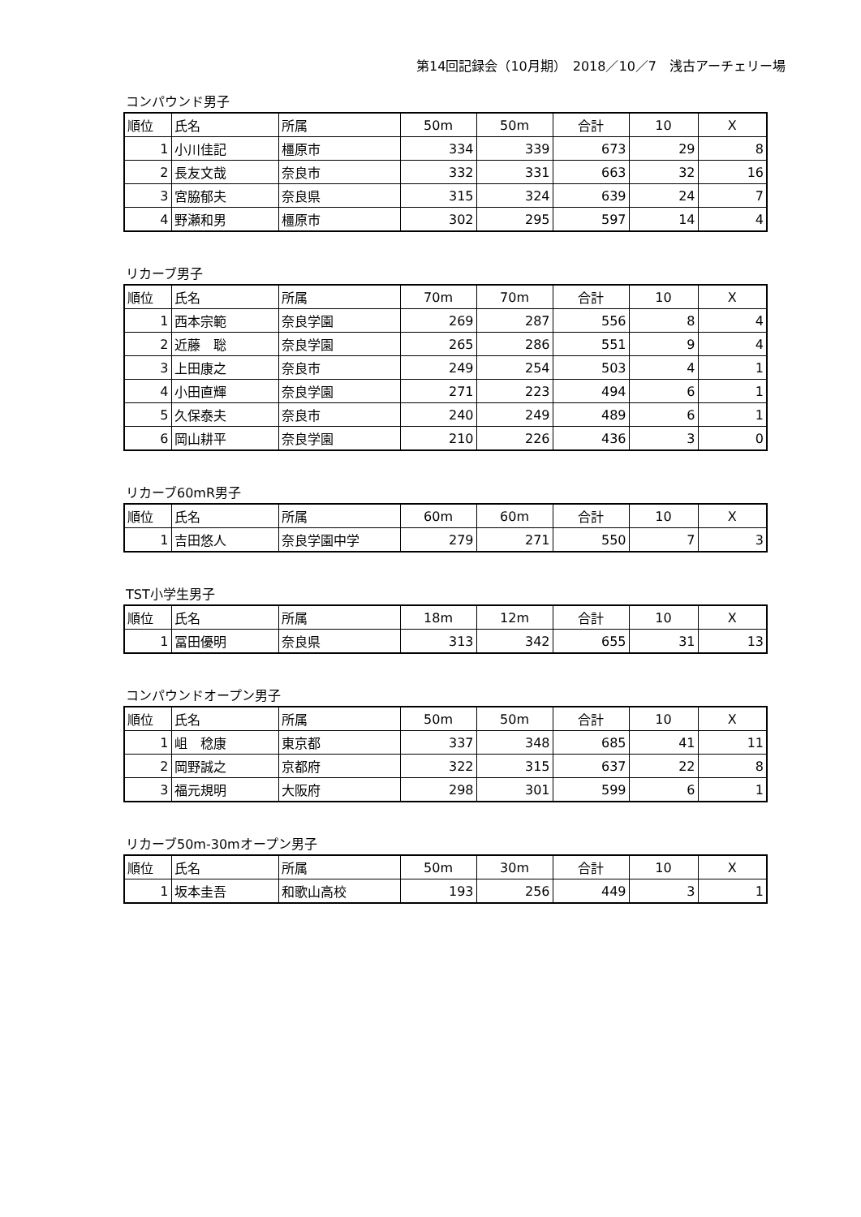第14回記録会（10月期）　2018／10／7　浅古アーチェリー場
コンパウンド男子
| 順位 | 氏名 | 所属 | 50m | 50m | 合計 | 10 | X |
| --- | --- | --- | --- | --- | --- | --- | --- |
| 1 | 小川佳記 | 橿原市 | 334 | 339 | 673 | 29 | 8 |
| 2 | 長友文哉 | 奈良市 | 332 | 331 | 663 | 32 | 16 |
| 3 | 宮脇郁夫 | 奈良県 | 315 | 324 | 639 | 24 | 7 |
| 4 | 野瀬和男 | 橿原市 | 302 | 295 | 597 | 14 | 4 |
リカーブ男子
| 順位 | 氏名 | 所属 | 70m | 70m | 合計 | 10 | X |
| --- | --- | --- | --- | --- | --- | --- | --- |
| 1 | 西本宗範 | 奈良学園 | 269 | 287 | 556 | 8 | 4 |
| 2 | 近藤 聡 | 奈良学園 | 265 | 286 | 551 | 9 | 4 |
| 3 | 上田康之 | 奈良市 | 249 | 254 | 503 | 4 | 1 |
| 4 | 小田直輝 | 奈良学園 | 271 | 223 | 494 | 6 | 1 |
| 5 | 久保泰夫 | 奈良市 | 240 | 249 | 489 | 6 | 1 |
| 6 | 岡山耕平 | 奈良学園 | 210 | 226 | 436 | 3 | 0 |
リカーブ60mR男子
| 順位 | 氏名 | 所属 | 60m | 60m | 合計 | 10 | X |
| --- | --- | --- | --- | --- | --- | --- | --- |
| 1 | 吉田悠人 | 奈良学園中学 | 279 | 271 | 550 | 7 | 3 |
TST小学生男子
| 順位 | 氏名 | 所属 | 18m | 12m | 合計 | 10 | X |
| --- | --- | --- | --- | --- | --- | --- | --- |
| 1 | 冨田優明 | 奈良県 | 313 | 342 | 655 | 31 | 13 |
コンパウンドオープン男子
| 順位 | 氏名 | 所属 | 50m | 50m | 合計 | 10 | X |
| --- | --- | --- | --- | --- | --- | --- | --- |
| 1 | 岨 稔康 | 東京都 | 337 | 348 | 685 | 41 | 11 |
| 2 | 岡野誠之 | 京都府 | 322 | 315 | 637 | 22 | 8 |
| 3 | 福元規明 | 大阪府 | 298 | 301 | 599 | 6 | 1 |
リカーブ50m-30mオープン男子
| 順位 | 氏名 | 所属 | 50m | 30m | 合計 | 10 | X |
| --- | --- | --- | --- | --- | --- | --- | --- |
| 1 | 坂本圭吾 | 和歌山高校 | 193 | 256 | 449 | 3 | 1 |